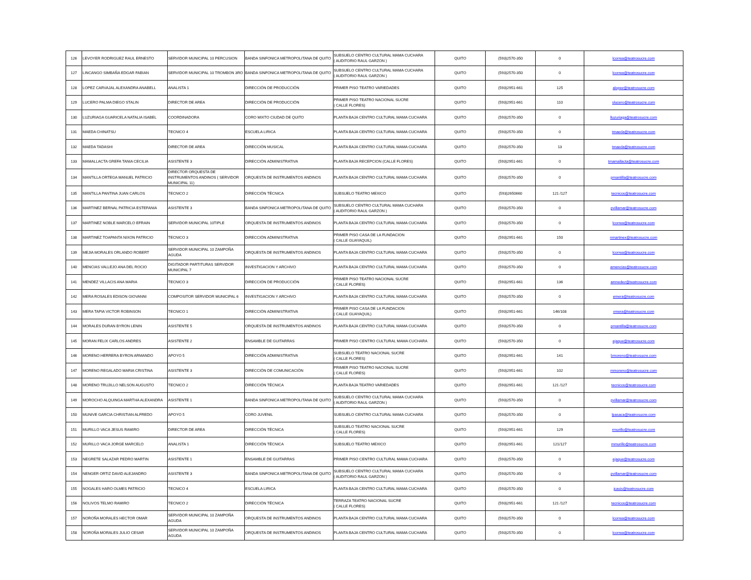| 126 | LEVOYER RODRIGUEZ RAUL ERNESTO | SERVIDOR MUNICIPAL 10 PERCUSION | BANDA SINFONICA METROPOLITANA DE QUITO | SUBSUELO CENTRO CULTURAL MAMA CUCHARA ( AUDITORIO RAUL GARZON ) | QUITO | (593)2570-350 | 0 | lcorrea@teatrosucre.com |
| 127 | LINCANGO SIMBAÑA EDGAR FABIAN | SERVIDOR MUNICIPAL 10 TROMBON 3RO | BANDA SINFONICA METROPOLITANA DE QUITO | SUBSUELO CENTRO CULTURAL MAMA CUCHARA ( AUDITORIO RAUL GARZON ) | QUITO | (593)2570-350 | 0 | lcorrea@teatrosucre.com |
| 128 | LOPEZ CARVAJAL ALEXANDRA ANABELL | ANALISTA 1 | DIRECCIÓN DE PRODUCCIÓN | PRIMER PISO TEATRO VARIEDADES | QUITO | (593)2951-661 | 125 | alopez@teatrosucre.com |
| 129 | LUCERO PALMA DIEGO STALIN | DIRECTOR DE AREA | DIRECCIÓN DE PRODUCCIÓN | PRIMER PISO TEATRO NACIONAL SUCRE ( CALLE FLORES) | QUITO | (593)2951-661 | 110 | slucero@teatrosucre.com |
| 130 | LUZURIAGA GUARICELA NATALIA ISABEL | COORDINADORA | CORO MIXTO CIUDAD DE QUITO | PLANTA BAJA CENTRO CULTURAL MAMA CUCHARA | QUITO | (593)2570-350 | 0 | lluzuriaga@teatrosucre.com |
| 131 | MAEDA CHINATSU | TECNICO 4 | ESCUELA LIRICA | PLANTA BAJA CENTRO CULTURAL MAMA CUCHARA | QUITO | (593)2570-350 | 0 | tmaeda@teatrosucre.com |
| 132 | MAEDA TADASHI | DIRECTOR DE AREA | DIRECCIÓN MUSICAL | PLANTA BAJA CENTRO CULTURAL MAMA CUCHARA | QUITO | (593)2570-350 | 13 | tmaeda@teatrosucre.com |
| 133 | MAMALLACTA GREFA TANIA CECILIA | ASISTENTE 3 | DIRECCIÓN ADMINISTRATIVA | PLANTA BAJA RECEPCION (CALLE FLORES) | QUITO | (593)2951-661 | 0 | tmamallacta@teatrosucre.com |
| 134 | MANTILLA ORTEGA MANUEL PATRICIO | DIRECTOR ORQUESTA DE INSTRUMENTOS ANDINOS ( SERVIDOR MUNICIPAL 11) | ORQUESTA DE INSTRUMENTOS ANDINOS | PLANTA BAJA CENTRO CULTURAL MAMA CUCHARA | QUITO | (593)2570-350 | 0 | pmantilla@teatrosucre.com |
| 135 | MANTILLA PANTINA JUAN CARLOS | TECNICO 2 | DIRECCIÓN TÉCNICA | SUBSUELO TEATRO MEXICO | QUITO | (593)2650660 | 121 /127 | tecnicos@teatrosucre.com |
| 136 | MARTINEZ BERNAL PATRICIA ESTEFANIA | ASISTENTE 3 | BANDA SINFONICA METROPOLITANA DE QUITO | SUBSUELO CENTRO CULTURAL MAMA CUCHARA ( AUDITORIO RAUL GARZON ) | QUITO | (593)2570-350 | 0 | pvillamar@teatrosucre.com |
| 137 | MARTINEZ NOBLE MARCELO EFRAIN | SERVIDOR MUNICIPAL 10TIPLE | ORQUESTA DE INSTRUMENTOS ANDINOS | PLANTA BAJA CENTRO CULTURAL MAMA CUCHARA | QUITO | (593)2570-350 | 0 | lcorrea@teatrosucre.com |
| 138 | MARTINEZ TOAPANTA NIXON PATRICIO | TECNICO 3 | DIRECCIÓN ADMINISTRATIVA | PRIMER PISO CASA DE LA FUNDACION ( CALLE GUAYAQUIL) | QUITO | (593)2951-661 | 150 | nmartinex@teatrosucre.com |
| 139 | MEJIA MORALES ORLANDO ROBERT | SERVIDOR MUNICIPAL 10 ZAMPOÑA AGUDA | ORQUESTA DE INSTRUMENTOS ANDINOS | PLANTA BAJA CENTRO CULTURAL MAMA CUCHARA | QUITO | (593)2570-350 | 0 | lcorrea@teatrosucre.com |
| 140 | MENCIAS VALLEJO ANA DEL ROCIO | DIGITADOR PARTITURAS SERVIDOR MUNICIPAL 7 | INVESTIGACION Y ARCHIVO | PLANTA BAJA CENTRO CULTURAL MAMA CUCHARA | QUITO | (593)2570-350 | 0 | amencias@teatrosucre.com |
| 141 | MENDEZ VILLACIS ANA MARIA | TECNICO 3 | DIRECCIÓN DE PRODUCCIÓN | PRIMER PISO TEATRO NACIONAL SUCRE ( CALLE FLORES) | QUITO | (593)2951-661 | 136 | amnedez@teatrosucre.com |
| 142 | MERA ROSALES EDISON GIOVANNI | COMPOSITOR SERVIDOR MUNICIPAL 6 | INVESTIGACION Y ARCHIVO | PLANTA BAJA CENTRO CULTURAL MAMA CUCHARA | QUITO | (593)2570-350 | 0 | emera@teatrosucre.com |
| 143 | MERA TAPIA VICTOR ROBINSON | TECNICO 1 | DIRECCIÓN ADMINISTRATIVA | PRIMER PISO CASA DE LA FUNDACION ( CALLE GUAYAQUIL) | QUITO | (593)2951-661 | 146/108 | vmera@teatrosucre.com |
| 144 | MORALES DURAN BYRON LENIN | ASISTENTE 5 | ORQUESTA DE INSTRUMENTOS ANDINOS | PLANTA BAJA CENTRO CULTURAL MAMA CUCHARA | QUITO | (593)2570-350 | 0 | pmantilla@teatrosucre.com |
| 145 | MORAN FELIX CARLOS ANDRES | ASISTENTE 2 | ENSAMBLE DE GUITARRAS | PRIMER PISO CENTRO CULTURAL MAMA CUCHARA | QUITO | (593)2570-350 | 0 | ejaque@teatrosucre.com |
| 146 | MORENO HERRERA BYRON ARMANDO | APOYO 5 | DIRECCIÓN ADMINISTRATIVA | SUBSUELO TEATRO NACIONAL SUCRE ( CALLE FLORES) | QUITO | (593)2951-661 | 141 | bmoreno@teatrosucre.com |
| 147 | MORENO REGALADO MARIA CRISTINA | ASISTENTE 3 | DIRECCIÓN DE COMUNICACIÓN | PRIMER PISO TEATRO NACIONAL SUCRE ( CALLE FLORES) | QUITO | (593)2951-661 | 102 | mmoreno@teatrosucre.com |
| 148 | MORENO TRUJILLO NELSON AUGUSTO | TECNICO 2 | DIRECCIÓN TÉCNICA | PLANTA BAJA TEATRO VARIEDADES | QUITO | (593)2951-661 | 121 /127 | tecnicos@teatrosucre.com |
| 149 | MOROCHO ALQUINGA MARTHA ALEXANDRA | ASISTENTE 1 | BANDA SINFONICA METROPOLITANA DE QUITO | SUBSUELO CENTRO CULTURAL MAMA CUCHARA ( AUDITORIO RAUL GARZON ) | QUITO | (593)2570-350 | 0 | pvillamar@teatrosucre.com |
| 150 | MUNIVE GARCIA CHRISTIAN ALFREDO | APOYO 5 | CORO JUVENIL | SUBSUELO CENTRO CULTURAL MAMA CUCHARA | QUITO | (593)2570-350 | 0 | lpasaca@teatrosucre.com |
| 151 | MURILLO VACA JESUS RAMIRO | DIRECTOR DE AREA | DIRECCIÓN TÉCNICA | SUBSUELO TEATRO NACIONAL SUCRE ( CALLE FLORES) | QUITO | (593)2951-661 | 129 | rmurillo@teatrosucre.com |
| 152 | MURILLO VACA JORGE MARCELO | ANALISTA 1 | DIRECCIÓN TÉCNICA | SUBSUELO TEATRO MEXICO | QUITO | (593)2951-661 | 121/127 | mmurillo@teatrosucre.com |
| 153 | NEGRETE SALAZAR PEDRO MARTIN | ASISTENTE 1 | ENSAMBLE DE GUITARRAS | PRIMER PISO CENTRO CULTURAL MAMA CUCHARA | QUITO | (593)2570-350 | 0 | ejaque@teatrosucre.com |
| 154 | NENGER ORTIZ DAVID ALEJANDRO | ASISTENTE 3 | BANDA SINFONICA METROPOLITANA DE QUITO | SUBSUELO CENTRO CULTURAL MAMA CUCHARA ( AUDITORIO RAUL GARZON ) | QUITO | (593)2570-350 | 0 | pvillamar@teatrosucre.com |
| 155 | NOGALES HARO OLMES PATRICIO | TECNICO 4 | ESCUELA LIRICA | PLANTA BAJA CENTRO CULTURAL MAMA CUCHARA | QUITO | (593)2570-350 | 0 | jcasis@teatrosucre.com |
| 156 | NOLIVOS TELMO RAMIRO | TECNICO 2 | DIRECCIÓN TÉCNICA | TERRAZA TEATRO NACIONAL SUCRE ( CALLE FLORES) | QUITO | (593)2951-661 | 121 /127 | tecnicos@teatrosucre.com |
| 157 | NOROÑA MORALES HECTOR OMAR | SERVIDOR MUNICIPAL 10 ZAMPOÑA AGUDA | ORQUESTA DE INSTRUMENTOS ANDINOS | PLANTA BAJA CENTRO CULTURAL MAMA CUCHARA | QUITO | (593)2570-350 | 0 | lcorrea@teatrosucre.com |
| 158 | NOROÑA MORALES JULIO CESAR | SERVIDOR MUNICIPAL 10 ZAMPOÑA AGUDA | ORQUESTA DE INSTRUMENTOS ANDINOS | PLANTA BAJA CENTRO CULTURAL MAMA CUCHARA | QUITO | (593)2570-350 | 0 | lcorrea@teatrosucre.com |